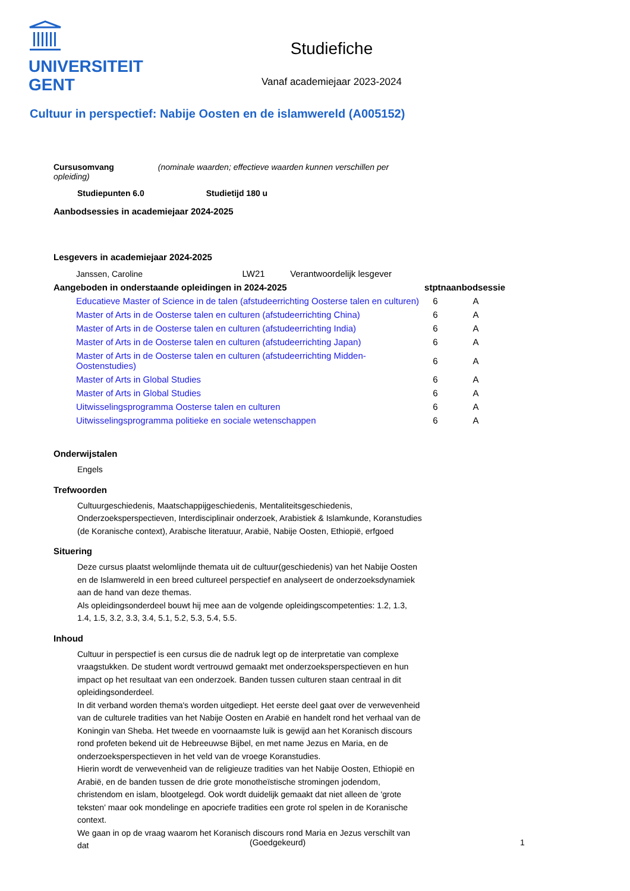UNIVERSITEIT
GENT
Studiefiche
Vanaf academiejaar 2023-2024
Cultuur in perspectief: Nabije Oosten en de islamwereld (A005152)
Cursusomvang (nominale waarden; effectieve waarden kunnen verschillen per opleiding)
Studiepunten 6.0 Studietijd 180 u
Aanbodsessies in academiejaar 2024-2025
Lesgevers in academiejaar 2024-2025
| Janssen, Caroline | LW21 | Verantwoordelijk lesgever |
| Aangeboden in onderstaande opleidingen in 2024-2025 | stptn | aanbodsessie |
| --- | --- | --- |
| Educatieve Master of Science in de talen (afstudeerrichting Oosterse talen en culturen) | 6 | A |
| Master of Arts in de Oosterse talen en culturen (afstudeerrichting China) | 6 | A |
| Master of Arts in de Oosterse talen en culturen (afstudeerrichting India) | 6 | A |
| Master of Arts in de Oosterse talen en culturen (afstudeerrichting Japan) | 6 | A |
| Master of Arts in de Oosterse talen en culturen (afstudeerrichting Midden-Oostenstudies) | 6 | A |
| Master of Arts in Global Studies | 6 | A |
| Master of Arts in Global Studies | 6 | A |
| Uitwisselingsprogramma Oosterse talen en culturen | 6 | A |
| Uitwisselingsprogramma politieke en sociale wetenschappen | 6 | A |
Onderwijstalen
Engels
Trefwoorden
Cultuurgeschiedenis, Maatschappijgeschiedenis, Mentaliteitsgeschiedenis, Onderzoeksperspectieven, Interdisciplinair onderzoek, Arabistiek & Islamkunde, Koranstudies (de Koranische context), Arabische literatuur, Arabië, Nabije Oosten, Ethiopië, erfgoed
Situering
Deze cursus plaatst welomlijnde themata uit de cultuur(geschiedenis) van het Nabije Oosten en de Islamwereld in een breed cultureel perspectief en analyseert de onderzoeksdynamiek aan de hand van deze themas.
Als opleidingsonderdeel bouwt hij mee aan de volgende opleidingscompetenties: 1.2, 1.3, 1.4, 1.5, 3.2, 3.3, 3.4, 5.1, 5.2, 5.3, 5.4, 5.5.
Inhoud
Cultuur in perspectief is een cursus die de nadruk legt op de interpretatie van complexe vraagstukken. De student wordt vertrouwd gemaakt met onderzoeksperspectieven en hun impact op het resultaat van een onderzoek. Banden tussen culturen staan centraal in dit opleidingsonderdeel.
In dit verband worden thema's worden uitgediept. Het eerste deel gaat over de verwevenheid van de culturele tradities van het Nabije Oosten en Arabië en handelt rond het verhaal van de Koningin van Sheba. Het tweede en voornaamste luik is gewijd aan het Koranisch discours rond profeten bekend uit de Hebreeuwse Bijbel, en met name Jezus en Maria, en de onderzoeksperspectieven in het veld van de vroege Koranstudies.
Hierin wordt de verwevenheid van de religieuze tradities van het Nabije Oosten, Ethiopië en Arabië, en de banden tussen de drie grote monotheïstische stromingen jodendom, christendom en islam, blootgelegd. Ook wordt duidelijk gemaakt dat niet alleen de 'grote teksten' maar ook mondelinge en apocriefe tradities een grote rol spelen in de Koranische context.
We gaan in op de vraag waarom het Koranisch discours rond Maria en Jezus verschilt van dat
(Goedgekeurd) 1